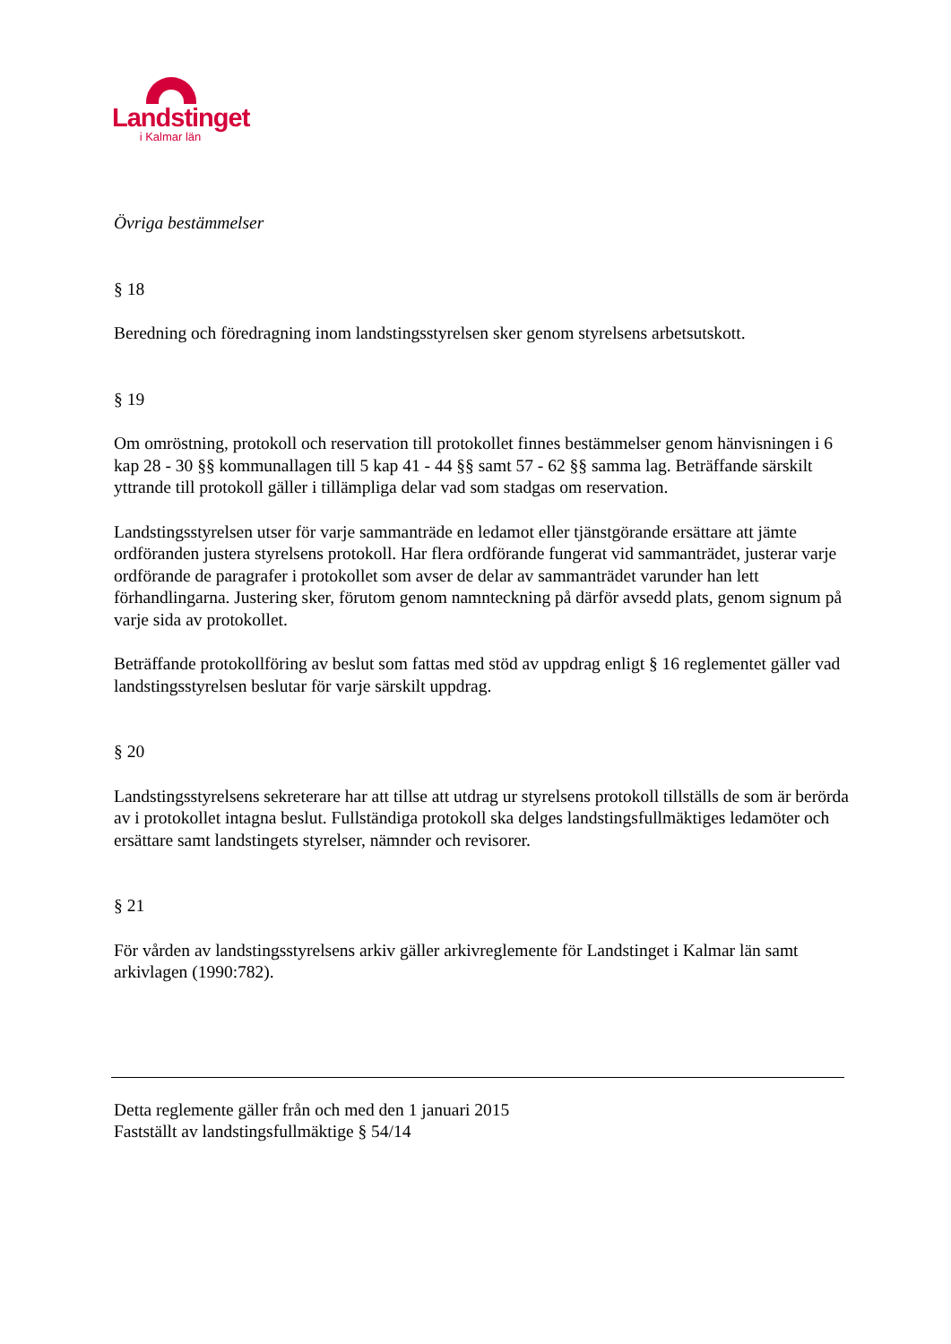Landstinget
i Kalmar län
Övriga bestämmelser
§ 18
Beredning och föredragning inom landstingsstyrelsen sker genom styrelsens arbetsutskott.
§ 19
Om omröstning, protokoll och reservation till protokollet finnes bestämmelser genom hänvisningen i 6 kap 28 - 30 §§ kommunallagen till 5 kap 41 - 44 §§ samt 57 - 62 §§ samma lag. Beträffande särskilt yttrande till protokoll gäller i tillämpliga delar vad som stadgas om reservation.
Landstingsstyrelsen utser för varje sammanträde en ledamot eller tjänstgörande ersättare att jämte ordföranden justera styrelsens protokoll. Har flera ordförande fungerat vid sammanträdet, justerar varje ordförande de paragrafer i protokollet som avser de delar av sammanträdet varunder han lett förhandlingarna. Justering sker, förutom genom namnteckning på därför avsedd plats, genom signum på varje sida av protokollet.
Beträffande protokollföring av beslut som fattas med stöd av uppdrag enligt § 16 reglementet gäller vad landstingsstyrelsen beslutar för varje särskilt uppdrag.
§ 20
Landstingsstyrelsens sekreterare har att tillse att utdrag ur styrelsens protokoll tillställs de som är berörda av i protokollet intagna beslut. Fullständiga protokoll ska delges landstingsfullmäktiges ledamöter och ersättare samt landstingets styrelser, nämnder och revisorer.
§ 21
För vården av landstingsstyrelsens arkiv gäller arkivreglemente för Landstinget i Kalmar län samt arkivlagen (1990:782).
Detta reglemente gäller från och med den 1 januari 2015
Fastställt av landstingsfullmäktige § 54/14